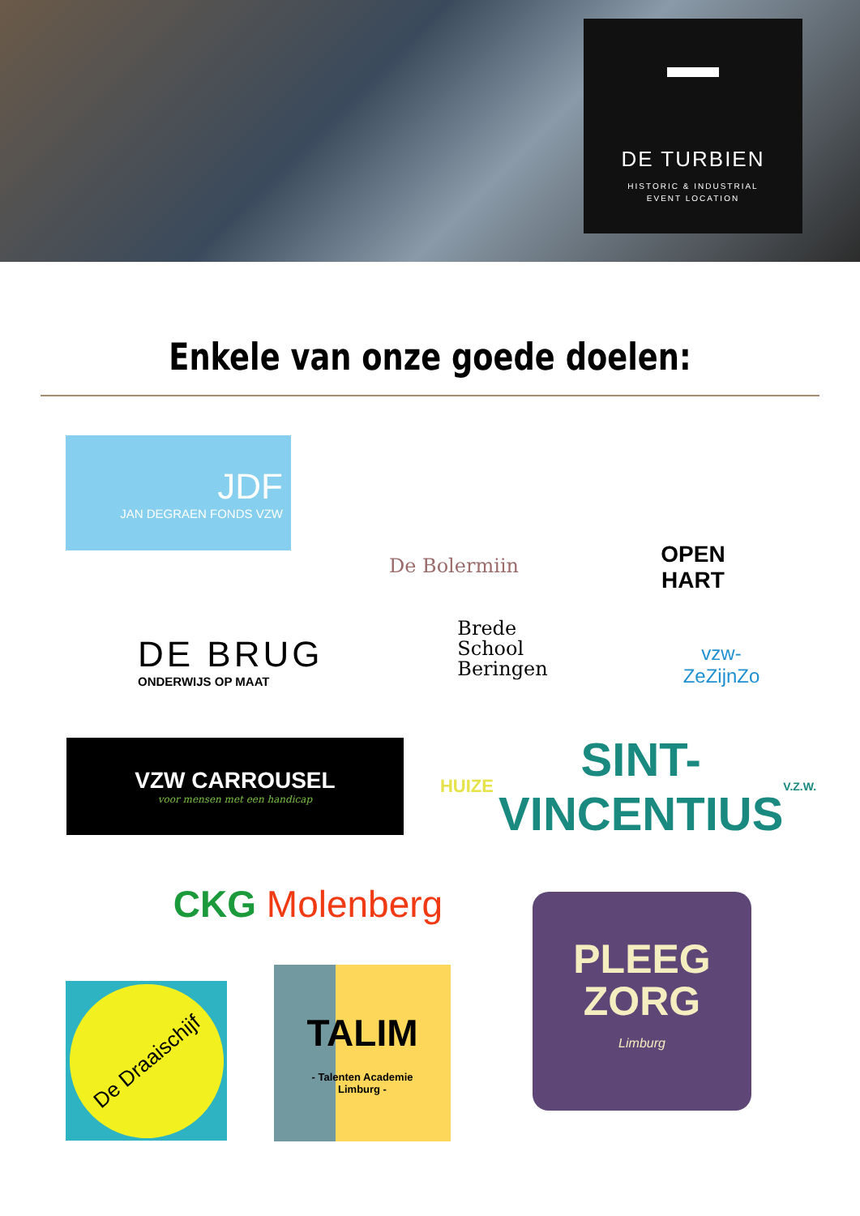DE TURBIEN
HISTORIC & INDUSTRIAL
EVENT LOCATION
Enkele van onze goede doelen:
JDF
JAN DEGRAEN FONDS VZW
De Bolermiin
OPEN
HART
DE BRUG
ONDERWIJS OP MAAT
Brede
School
Beringen
vzw-ZeZijnZo
VZW CARROUSEL
voor mensen met een handicap
HUIZE SINT-VINCENTIUS V.Z.W.
CKG Molenberg
PLEEG
ZORG
Limburg
De Draaischijf
TALIM
- Talenten Academie
Limburg -